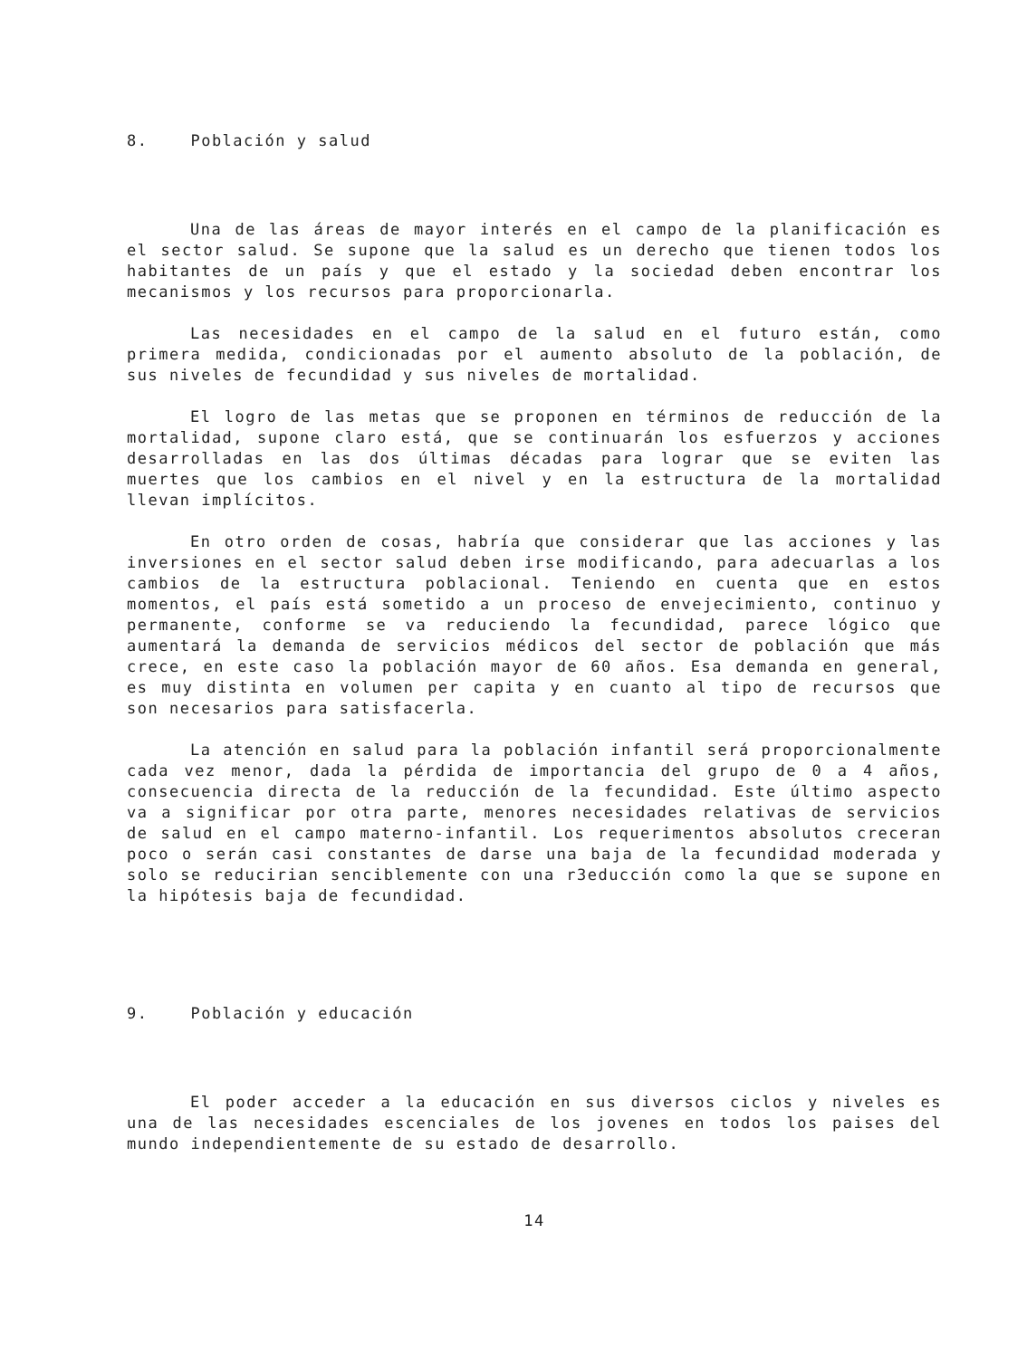8. Población y salud
Una de las áreas de mayor interés en el campo de la planificación es el sector salud. Se supone que la salud es un derecho que tienen todos los habitantes de un país y que el estado y la sociedad deben encontrar los mecanismos y los recursos para proporcionarla.
Las necesidades en el campo de la salud en el futuro están, como primera medida, condicionadas por el aumento absoluto de la población, de sus niveles de fecundidad y sus niveles de mortalidad.
El logro de las metas que se proponen en términos de reducción de la mortalidad, supone claro está, que se continuarán los esfuerzos y acciones desarrolladas en las dos últimas décadas para lograr que se eviten las muertes que los cambios en el nivel y en la estructura de la mortalidad llevan implícitos.
En otro orden de cosas, habría que considerar que las acciones y las inversiones en el sector salud deben irse modificando, para adecuarlas a los cambios de la estructura poblacional. Teniendo en cuenta que en estos momentos, el país está sometido a un proceso de envejecimiento, continuo y permanente, conforme se va reduciendo la fecundidad, parece lógico que aumentará la demanda de servicios médicos del sector de población que más crece, en este caso la población mayor de 60 años. Esa demanda en general, es muy distinta en volumen per capita y en cuanto al tipo de recursos que son necesarios para satisfacerla.
La atención en salud para la población infantil será proporcionalmente cada vez menor, dada la pérdida de importancia del grupo de 0 a 4 años, consecuencia directa de la reducción de la fecundidad. Este último aspecto va a significar por otra parte, menores necesidades relativas de servicios de salud en el campo materno-infantil. Los requerimentos absolutos creceran poco o serán casi constantes de darse una baja de la fecundidad moderada y solo se reducirian senciblemente con una r3educción como la que se supone en la hipótesis baja de fecundidad.
9. Población y educación
El poder acceder a la educación en sus diversos ciclos y niveles es una de las necesidades escenciales de los jovenes en todos los paises del mundo independientemente de su estado de desarrollo.
14